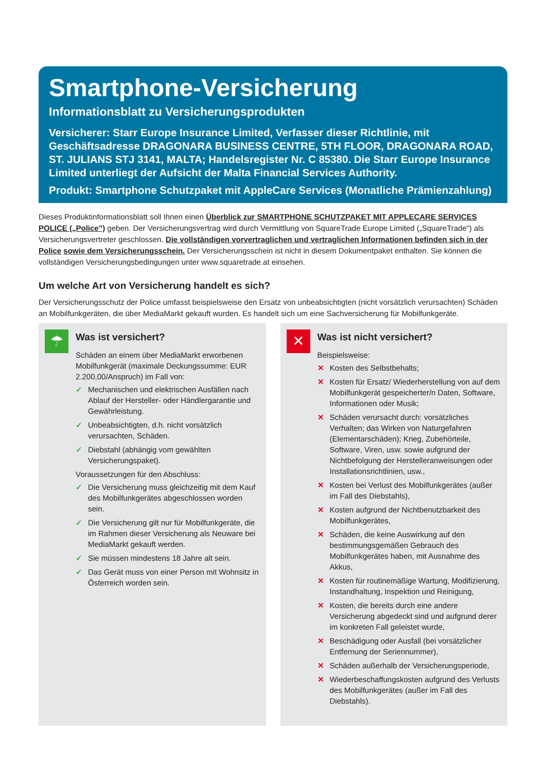Smartphone-Versicherung
Informationsblatt zu Versicherungsprodukten
Versicherer: Starr Europe Insurance Limited, Verfasser dieser Richtlinie, mit Geschäftsadresse DRAGONARA BUSINESS CENTRE, 5TH FLOOR, DRAGONARA ROAD, ST. JULIANS STJ 3141, MALTA; Handelsregister Nr. C 85380. Die Starr Europe Insurance Limited unterliegt der Aufsicht der Malta Financial Services Authority.
Produkt: Smartphone Schutzpaket mit AppleCare Services (Monatliche Prämienzahlung)
Dieses Produktinformationsblatt soll Ihnen einen Überblick zur SMARTPHONE SCHUTZPAKET MIT APPLECARE SERVICES POLICE („Police”) geben. Der Versicherungsvertrag wird durch Vermittlung von SquareTrade Europe Limited („SquareTrade“) als Versicherungsvertreter geschlossen. Die vollständigen vorvertraglichen und vertraglichen Informationen befinden sich in der Police sowie dem Versicherungsschein. Der Versicherungsschein ist nicht in diesem Dokumentpaket enthalten. Sie können die vollständigen Versicherungsbedingungen unter www.squaretrade.at einsehen.
Um welche Art von Versicherung handelt es sich?
Der Versicherungsschutz der Police umfasst beispielsweise den Ersatz von unbeabsichtigten (nicht vorsätzlich verursachten) Schäden an Mobilfunkgeräten, die über MediaMarkt gekauft wurden. Es handelt sich um eine Sachversicherung für Mobilfunkgeräte.
☂
Was ist versichert?
Schäden an einem über MediaMarkt erworbenen Mobilfunkgerät (maximale Deckungssumme: EUR 2.200,00/Anspruch) im Fall von:
✓ Mechanischen und elektrischen Ausfällen nach Ablauf der Hersteller- oder Händlergarantie und Gewährleistung.
✓ Unbeabsichtigten, d.h. nicht vorsätzlich verursachten, Schäden.
✓ Diebstahl (abhängig vom gewählten Versicherungspaket).
Voraussetzungen für den Abschluss:
✓ Die Versicherung muss gleichzeitig mit dem Kauf des Mobilfunkgerätes abgeschlossen worden sein.
✓ Die Versicherung gilt nur für Mobilfunkgeräte, die im Rahmen dieser Versicherung als Neuware bei MediaMarkt gekauft werden.
✓ Sie müssen mindestens 18 Jahre alt sein.
✓ Das Gerät muss von einer Person mit Wohnsitz in Österreich worden sein.
✕
Was ist nicht versichert?
Beispielsweise:
✕ Kosten des Selbstbehalts;
✕ Kosten für Ersatz/ Wiederherstellung von auf dem Mobilfunkgerät gespeicherter/n Daten, Software, Informationen oder Musik;
✕ Schäden verursacht durch: vorsätzliches Verhalten; das Wirken von Naturgefahren (Elementarschäden); Krieg, Zubehörteile, Software, Viren, usw. sowie aufgrund der Nichtbefolgung der Herstelleranweisungen oder Installationsrichtlinien, usw.,
✕ Kosten bei Verlust des Mobilfunkgerätes (außer im Fall des Diebstahls),
✕ Kosten aufgrund der Nichtbenutzbarkeit des Mobilfunkgerätes,
✕ Schäden, die keine Auswirkung auf den bestimmungsgemäßen Gebrauch des Mobilfunkgerätes haben, mit Ausnahme des Akkus,
✕ Kosten für routinemäßige Wartung, Modifizierung, Instandhaltung, Inspektion und Reinigung,
✕ Kosten, die bereits durch eine andere Versicherung abgedeckt sind und aufgrund derer im konkreten Fall geleistet wurde,
✕ Beschädigung oder Ausfall (bei vorsätzlicher Entfernung der Seriennummer),
✕ Schäden außerhalb der Versicherungsperiode,
✕ Wiederbeschaffungskosten aufgrund des Verlusts des Mobilfunkgerätes (außer im Fall des Diebstahls).